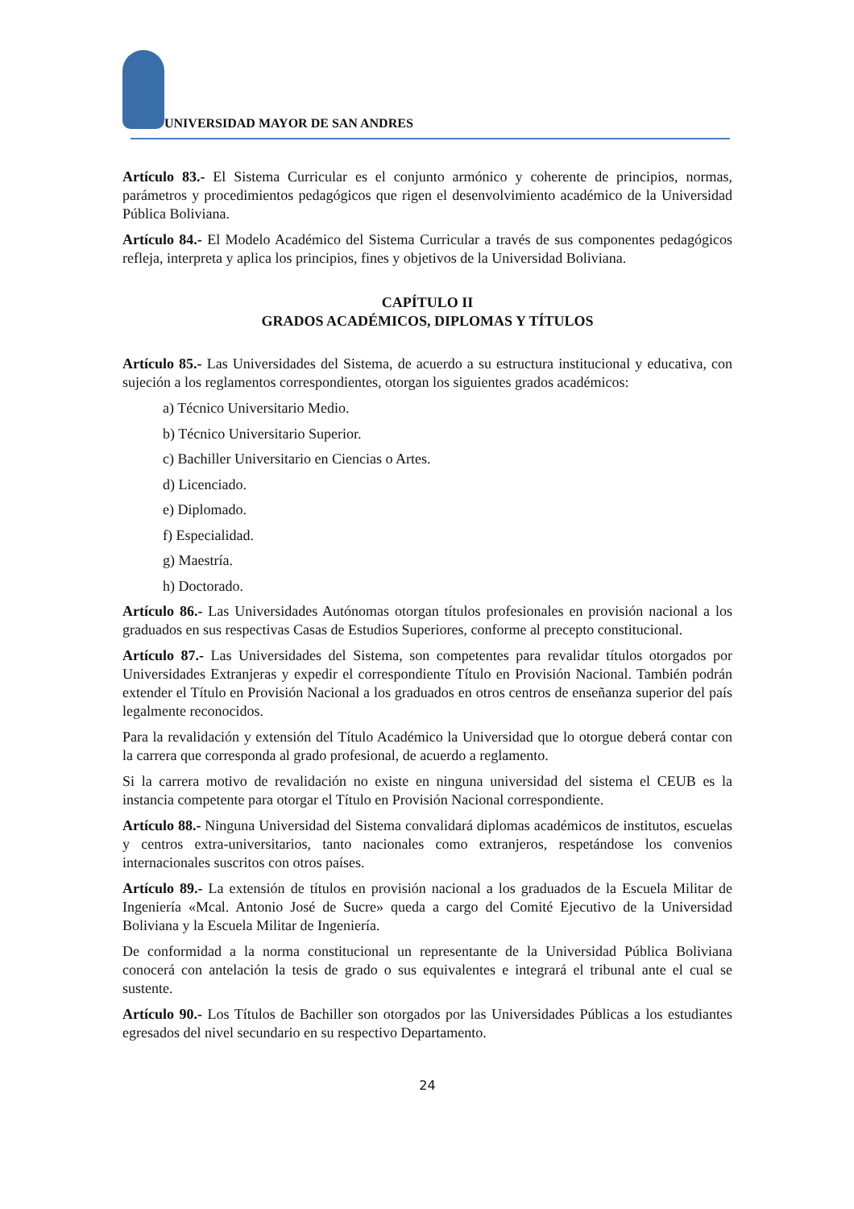UNIVERSIDAD MAYOR DE SAN ANDRES
Artículo 83.- El Sistema Curricular es el conjunto armónico y coherente de principios, normas, parámetros y procedimientos pedagógicos que rigen el desenvolvimiento académico de la Universidad Pública Boliviana.
Artículo 84.- El Modelo Académico del Sistema Curricular a través de sus componentes pedagógicos refleja, interpreta y aplica los principios, fines y objetivos de la Universidad Boliviana.
CAPÍTULO II
GRADOS ACADÉMICOS, DIPLOMAS Y TÍTULOS
Artículo 85.- Las Universidades del Sistema, de acuerdo a su estructura institucional y educativa, con sujeción a los reglamentos correspondientes, otorgan los siguientes grados académicos:
a) Técnico Universitario Medio.
b) Técnico Universitario Superior.
c) Bachiller Universitario en Ciencias o Artes.
d) Licenciado.
e) Diplomado.
f) Especialidad.
g) Maestría.
h) Doctorado.
Artículo 86.- Las Universidades Autónomas otorgan títulos profesionales en provisión nacional a los graduados en sus respectivas Casas de Estudios Superiores, conforme al precepto constitucional.
Artículo 87.- Las Universidades del Sistema, son competentes para revalidar títulos otorgados por Universidades Extranjeras y expedir el correspondiente Título en Provisión Nacional. También podrán extender el Título en Provisión Nacional a los graduados en otros centros de enseñanza superior del país legalmente reconocidos.
Para la revalidación y extensión del Título Académico la Universidad que lo otorgue deberá contar con la carrera que corresponda al grado profesional, de acuerdo a reglamento.
Si la carrera motivo de revalidación no existe en ninguna universidad del sistema el CEUB es la instancia competente para otorgar el Título en Provisión Nacional correspondiente.
Artículo 88.- Ninguna Universidad del Sistema convalidará diplomas académicos de institutos, escuelas y centros extra-universitarios, tanto nacionales como extranjeros, respetándose los convenios internacionales suscritos con otros países.
Artículo 89.- La extensión de títulos en provisión nacional a los graduados de la Escuela Militar de Ingeniería «Mcal. Antonio José de Sucre» queda a cargo del Comité Ejecutivo de la Universidad Boliviana y la Escuela Militar de Ingeniería.
De conformidad a la norma constitucional un representante de la Universidad Pública Boliviana conocerá con antelación la tesis de grado o sus equivalentes e integrará el tribunal ante el cual se sustente.
Artículo 90.- Los Títulos de Bachiller son otorgados por las Universidades Públicas a los estudiantes egresados del nivel secundario en su respectivo Departamento.
24